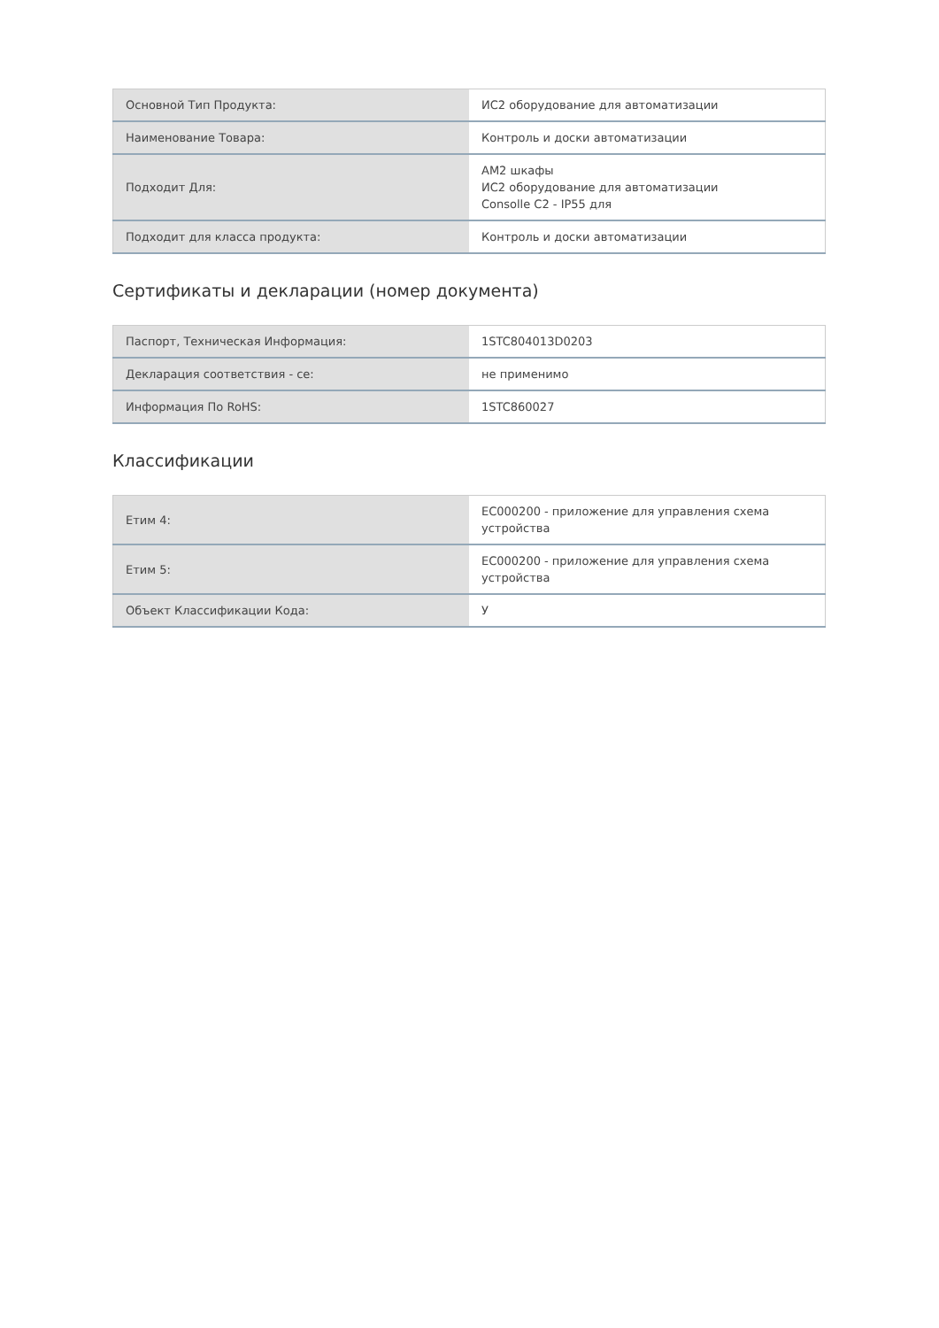| Основной Тип Продукта: | ИС2 оборудование для автоматизации |
| Наименование Товара: | Контроль и доски автоматизации |
| Подходит Для: | АМ2 шкафы ИС2 оборудование для автоматизации Consolle C2 - IP55 для |
| Подходит для класса продукта: | Контроль и доски автоматизации |
Сертификаты и декларации (номер документа)
| Паспорт, Техническая Информация: | 1STC804013D0203 |
| Декларация соответствия - се: | не применимо |
| Информация По RoHS: | 1STC860027 |
Классификации
| Етим 4: | EC000200 - приложение для управления схема устройства |
| Етим 5: | EC000200 - приложение для управления схема устройства |
| Объект Классификации Кода: | У |